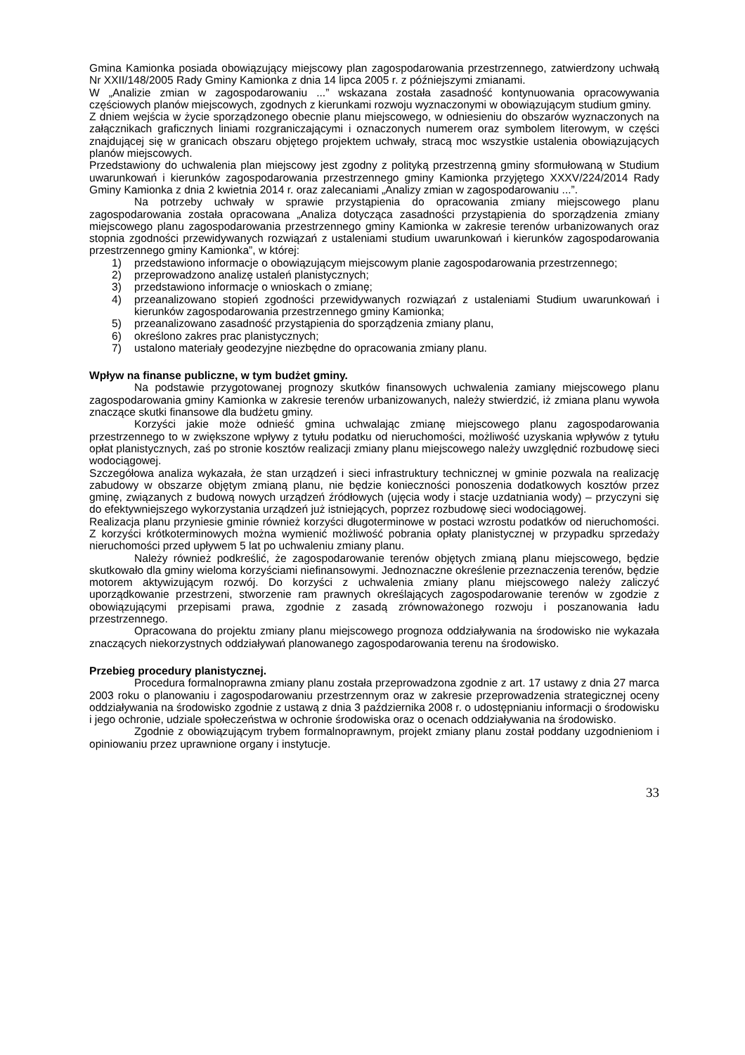Gmina Kamionka posiada obowiązujący miejscowy plan zagospodarowania przestrzennego, zatwierdzony uchwałą Nr XXII/148/2005 Rady Gminy Kamionka z dnia 14 lipca 2005 r. z późniejszymi zmianami.
W „Analizie zmian w zagospodarowaniu ...” wskazana została zasadność kontynuowania opracowywania częściowych planów miejscowych, zgodnych z kierunkami rozwoju wyznaczonymi w obowiązującym studium gminy.
Z dniem wejścia w życie sporządzonego obecnie planu miejscowego, w odniesieniu do obszarów wyznaczonych na załącznikach graficznych liniami rozgraniczającymi i oznaczonych numerem oraz symbolem literowym, w części znajdującej się w granicach obszaru objętego projektem uchwały, stracą moc wszystkie ustalenia obowiązujących planów miejscowych.
Przedstawiony do uchwalenia plan miejscowy jest zgodny z polityką przestrzenną gminy sformułowaną w Studium uwarunkowań i kierunków zagospodarowania przestrzennego gminy Kamionka przyjętego XXXV/224/2014 Rady Gminy Kamionka z dnia 2 kwietnia 2014 r. oraz zalecaniami „Analizy zmian w zagospodarowaniu ...”.
Na potrzeby uchwały w sprawie przystąpienia do opracowania zmiany miejscowego planu zagospodarowania została opracowana „Analiza dotycząca zasadności przystąpienia do sporządzenia zmiany miejscowego planu zagospodarowania przestrzennego gminy Kamionka w zakresie terenów urbanizowanych oraz stopnia zgodności przewidywanych rozwiązań z ustaleniami studium uwarunkowań i kierunków zagospodarowania przestrzennego gminy Kamionka”, w której:
1) przedstawiono informacje o obowiązującym miejscowym planie zagospodarowania przestrzennego;
2) przeprowadzono analizę ustaleń planistycznych;
3) przedstawiono informacje o wnioskach o zmianę;
4) przeanalizowano stopień zgodności przewidywanych rozwiązań z ustaleniami Studium uwarunkowań i kierunków zagospodarowania przestrzennego gminy Kamionka;
5) przeanalizowano zasadność przystąpienia do sporządzenia zmiany planu,
6) określono zakres prac planistycznych;
7) ustalono materiały geodezyjne niezbędne do opracowania zmiany planu.
Wpływ na finanse publiczne, w tym budżet gminy.
Na podstawie przygotowanej prognozy skutków finansowych uchwalenia zamiany miejscowego planu zagospodarowania gminy Kamionka w zakresie terenów urbanizowanych, należy stwierdzić, iż zmiana planu wywoła znaczące skutki finansowe dla budżetu gminy.
Korzyści jakie może odnieść gmina uchwalając zmianę miejscowego planu zagospodarowania przestrzennego to w zwiększone wpływy z tytułu podatku od nieruchomości, możliwość uzyskania wpływów z tytułu opłat planistycznych, zaś po stronie kosztów realizacji zmiany planu miejscowego należy uwzględnić rozbudowę sieci wodociągowej.
Szczegółowa analiza wykazała, że stan urządzeń i sieci infrastruktury technicznej w gminie pozwala na realizację zabudowy w obszarze objętym zmianą planu, nie będzie konieczności ponoszenia dodatkowych kosztów przez gminę, związanych z budową nowych urządzeń źródłowych (ujęcia wody i stacje uzdatniania wody) – przyczyni się do efektywniejszego wykorzystania urządzeń już istniejących, poprzez rozbudowę sieci wodociągowej.
Realizacja planu przyniesie gminie również korzyści długoterminowe w postaci wzrostu podatków od nieruchomości. Z korzyści krótkoterminowych można wymienić możliwość pobrania opłaty planistycznej w przypadku sprzedaży nieruchomości przed upływem 5 lat po uchwaleniu zmiany planu.
Należy również podkreślić, że zagospodarowanie terenów objętych zmianą planu miejscowego, będzie skutkowało dla gminy wieloma korzyściami niefinansowymi. Jednoznaczne określenie przeznaczenia terenów, będzie motorem aktywizującym rozwój. Do korzyści z uchwalenia zmiany planu miejscowego należy zaliczyć uporządkowanie przestrzeni, stworzenie ram prawnych określających zagospodarowanie terenów w zgodzie z obowiązującymi przepisami prawa, zgodnie z zasadą zrównoważonego rozwoju i poszanowania ładu przestrzennego.
Opracowana do projektu zmiany planu miejscowego prognoza oddziaływania na środowisko nie wykazała znaczących niekorzystnych oddziaływań planowanego zagospodarowania terenu na środowisko.
Przebieg procedury planistycznej.
Procedura formalnoprawna zmiany planu została przeprowadzona zgodnie z art. 17 ustawy z dnia 27 marca 2003 roku o planowaniu i zagospodarowaniu przestrzennym oraz w zakresie przeprowadzenia strategicznej oceny oddziaływania na środowisko zgodnie z ustawą z dnia 3 października 2008 r. o udostępnianiu informacji o środowisku i jego ochronie, udziale społeczeństwa w ochronie środowiska oraz o ocenach oddziaływania na środowisko.
Zgodnie z obowiązującym trybem formalnoprawnym, projekt zmiany planu został poddany uzgodnieniom i opiniowaniu przez uprawnione organy i instytucje.
33